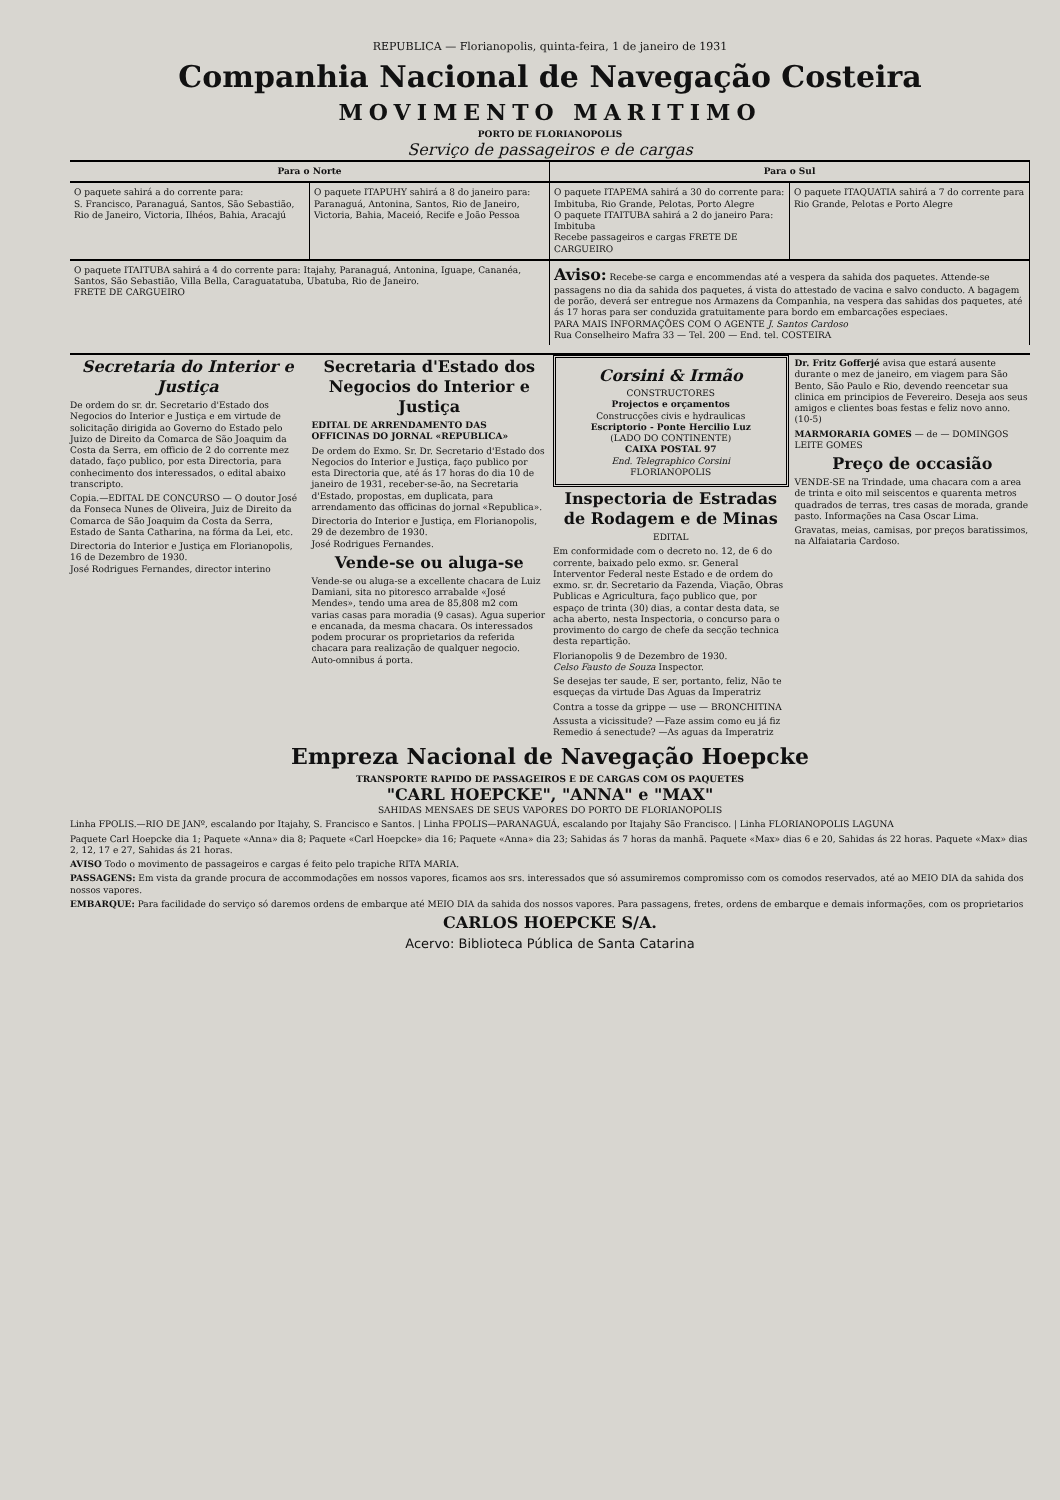REPUBLICA — Florianopolis, quinta-feira, 1 de janeiro de 1931
Companhia Nacional de Navegação Costeira
MOVIMENTO MARITIMO
PORTO DE FLORIANOPOLIS
Serviço de passageiros e de cargas
Para o Norte Para o Sul
O paquete sahirá a do corrente para:
S. Francisco, Paranaguá, Santos, São Sebastião, Rio de Janeiro, Victoria, Ilhéos, Bahia, Aracajú
O paquete ITAPUHY sahirá a 8 do janeiro para:
Paranaguá, Antonina, Santos, Rio de Janeiro, Victoria, Bahia, Maceió, Recife e João Pessoa
O paquete ITAPEMA sahirá a 30 do corrente para: Imbituba, Rio Grande, Pelotas, Porto Alegre
O paquete ITAITUBA sahirá a 2 do janeiro Para: Imbituba
Recebe passageiros e cargas FRETE DE CARGUEIRO
O paquete ITAQUATIA sahirá a 7 do corrente para Rio Grande, Pelotas e Porto Alegre
O paquete ITAITUBA sahirá a 4 do corrente para: Itajahy, Paranaguá, Antonina, Iguape, Cananéa, Santos, São Sebastião, Villa Bella, Caraguatatuba, Ubatuba, Rio de Janeiro.
FRETE DE CARGUEIRO
Aviso: Recebe-se carga e encommendas até a vespera da sahida dos paquetes. Attende-se passagens no dia da sahida dos paquetes, á vista do attestado de vacina e salvo conducto. A bagagem de porão, deverá ser entregue nos Armazens da Companhia, na vespera das sahidas dos paquetes, até ás 17 horas para ser conduzida gratuitamente para bordo em embarcações especiaes.
PARA MAIS INFORMAÇÕES COM O AGENTE J. Santos Cardoso
Rua Conselheiro Mafra 33 — Tel. 200 — End. tel. COSTEIRA
Secretaria do Interior e Justiça
De ordem do sr. dr. Secretario d'Estado dos Negocios do Interior e Justiça e em virtude de solicitação dirigida ao Governo do Estado pelo Juizo de Direito da Comarca de São Joaquim da Costa da Serra, em officio de 2 do corrente mez datado, faço publico, por esta Directoria, para conhecimento dos interessados, o edital abaixo transcripto.
Copia.—EDITAL DE CONCURSO — O doutor José da Fonseca Nunes de Oliveira, Juiz de Direito da Comarca de São Joaquim da Costa da Serra, Estado de Santa Catharina, na fórma da Lei, etc.
Directoria do Interior e Justiça em Florianopolis, 16 de Dezembro de 1930.
José Rodrigues Fernandes, director interino
Secretaria d'Estado dos Negocios do Interior e Justiça
EDITAL DE ARRENDAMENTO DAS OFFICINAS DO JORNAL «REPUBLICA»
De ordem do Exmo. Sr. Dr. Secretario d'Estado dos Negocios do Interior e Justiça, faço publico por esta Directoria que, até ás 17 horas do dia 10 de janeiro de 1931, receber-se-ão, na Secretaria d'Estado, propostas, em duplicata, para arrendamento das officinas do jornal «Republica».
Directoria do Interior e Justiça, em Florianopolis, 29 de dezembro de 1930.
José Rodrigues Fernandes.
Vende-se ou aluga-se
Vende-se ou aluga-se a excellente chacara de Luiz Damiani, sita no pitoresco arrabalde «José Mendes», tendo uma area de 85,808 m2 com varias casas para moradia (9 casas). Agua superior e encanada, da mesma chacara. Os interessados podem procurar os proprietarios da referida chacara para realização de qualquer negocio. Auto-omnibus á porta.
Corsini & Irmão
CONSTRUCTORES
Projectos e orçamentos
Construcções civis e hydraulicas
Escriptorio - Ponte Hercilio Luz
(LADO DO CONTINENTE)
CAIXA POSTAL 97
End. Telegraphico Corsini
FLORIANOPOLIS
Inspectoria de Estradas de Rodagem e de Minas
EDITAL
Em conformidade com o decreto no. 12, de 6 do corrente, baixado pelo exmo. sr. General Interventor Federal neste Estado e de ordem do exmo. sr. dr. Secretario da Fazenda, Viação, Obras Publicas e Agricultura, faço publico que, por espaço de trinta (30) dias, a contar desta data, se acha aberto, nesta Inspectoria, o concurso para o provimento do cargo de chefe da secção technica desta repartição.
Florianopolis 9 de Dezembro de 1930.
Celso Fausto de Souza Inspector.
Se desejas ter saude, E ser, portanto, feliz, Não te esqueças da virtude Das Aguas da Imperatriz
Contra a tosse da grippe — use — BRONCHITINA
Assusta a vicissitude? —Faze assim como eu já fiz Remedio á senectude? —As aguas da Imperatriz
Dr. Fritz Gofferjé avisa que estará ausente durante o mez de janeiro, em viagem para São Bento, São Paulo e Rio, devendo reencetar sua clinica em principios de Fevereiro. Deseja aos seus amigos e clientes boas festas e feliz novo anno. (10-5)
MARMORARIA GOMES — de — DOMINGOS LEITE GOMES
Preço de occasião
VENDE-SE na Trindade, uma chacara com a area de trinta e oito mil seiscentos e quarenta metros quadrados de terras, tres casas de morada, grande pasto. Informações na Casa Oscar Lima.
Gravatas, meias, camisas, por preços baratissimos, na Alfaiataria Cardoso.
Empreza Nacional de Navegação Hoepcke
TRANSPORTE RAPIDO DE PASSAGEIROS E DE CARGAS COM OS PAQUETES
"CARL HOEPCKE", "ANNA" e "MAX"
SAHIDAS MENSAES DE SEUS VAPORES DO PORTO DE FLORIANOPOLIS
Linha FPOLIS.—RIO DE JANº, escalando por Itajahy, S. Francisco e Santos. | Linha FPOLIS—PARANAGUÁ, escalando por Itajahy São Francisco. | Linha FLORIANOPOLIS LAGUNA
Paquete Carl Hoepcke dia 1; Paquete «Anna» dia 8; Paquete «Carl Hoepcke» dia 16; Paquete «Anna» dia 23; Sahidas ás 7 horas da manhã. Paquete «Max» dias 6 e 20, Sahidas ás 22 horas. Paquete «Max» dias 2, 12, 17 e 27, Sahidas ás 21 horas.
AVISO Todo o movimento de passageiros e cargas é feito pelo trapiche RITA MARIA.
PASSAGENS: Em vista da grande procura de accommodações em nossos vapores, ficamos aos srs. interessados que só assumiremos compromisso com os comodos reservados, até ao MEIO DIA da sahida dos nossos vapores.
EMBARQUE: Para facilidade do serviço só daremos ordens de embarque até MEIO DIA da sahida dos nossos vapores. Para passagens, fretes, ordens de embarque e demais informações, com os proprietarios
CARLOS HOEPCKE S/A.
Acervo: Biblioteca Pública de Santa Catarina